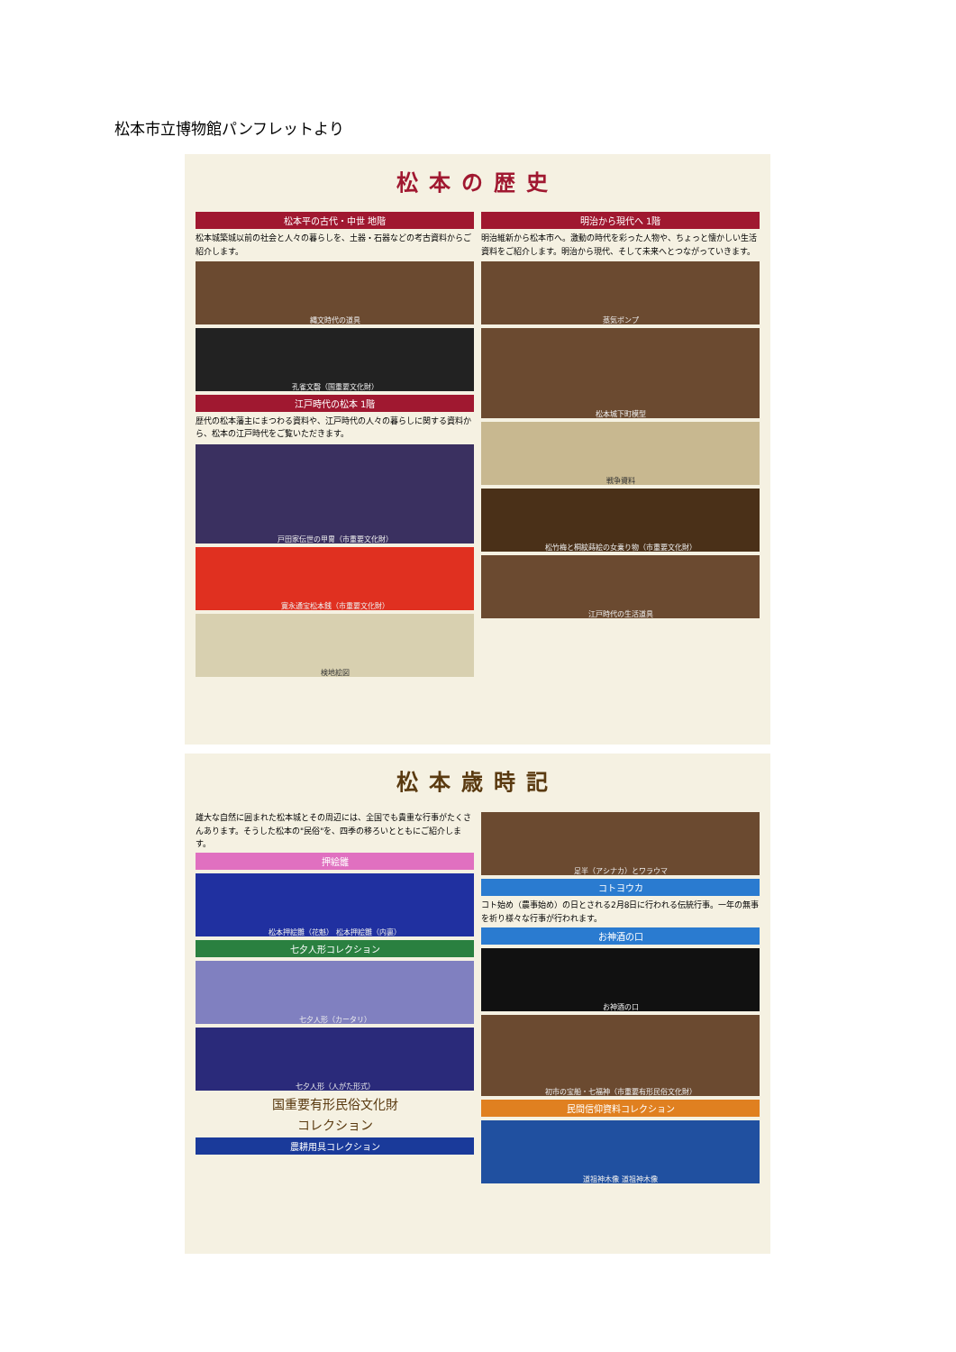松本市立博物館パンフレットより
松本の歴史
松本平の古代・中世 地階
松本城築城以前の社会と人々の暮らしを、土器・石器などの考古資料からご紹介します。
縄文時代の道具
孔雀文磬（国重要文化財）
江戸時代の松本 1階
歴代の松本藩主にまつわる資料や、江戸時代の人々の暮らしに関する資料から、松本の江戸時代をご覧いただきます。
戸田家伝世の甲冑（市重要文化財）
寛永通宝松本銭（市重要文化財）
検地絵図
明治から現代へ 1階
明治維新から松本市へ。激動の時代を彩った人物や、ちょっと懐かしい生活資料をご紹介します。明治から現代、そして未来へとつながっていきます。
蒸気ポンプ
松本城下町模型
戦争資料
松竹梅と桐紋蒔絵の女乗り物（市重要文化財）
江戸時代の生活道具
松本歳時記
雄大な自然に囲まれた松本城とその周辺には、全国でも貴重な行事がたくさんあります。そうした松本の"民俗"を、四季の移ろいとともにご紹介します。
押絵雛
松本押絵雛（花魁） 松本押絵雛（内裏）
七夕人形コレクション
七夕人形（カータリ）
七夕人形（人がた形式）
国重要有形民俗文化財
コレクション
農耕用具コレクション
足半（アシナカ）とワラウマ
コトヨウカ
コト始め（農事始め）の日とされる2月8日に行われる伝統行事。一年の無事を祈り様々な行事が行われます。
お神酒の口
お神酒の口
初市の宝船・七福神（市重要有形民俗文化財）
民間信仰資料コレクション
道祖神木像 道祖神木像